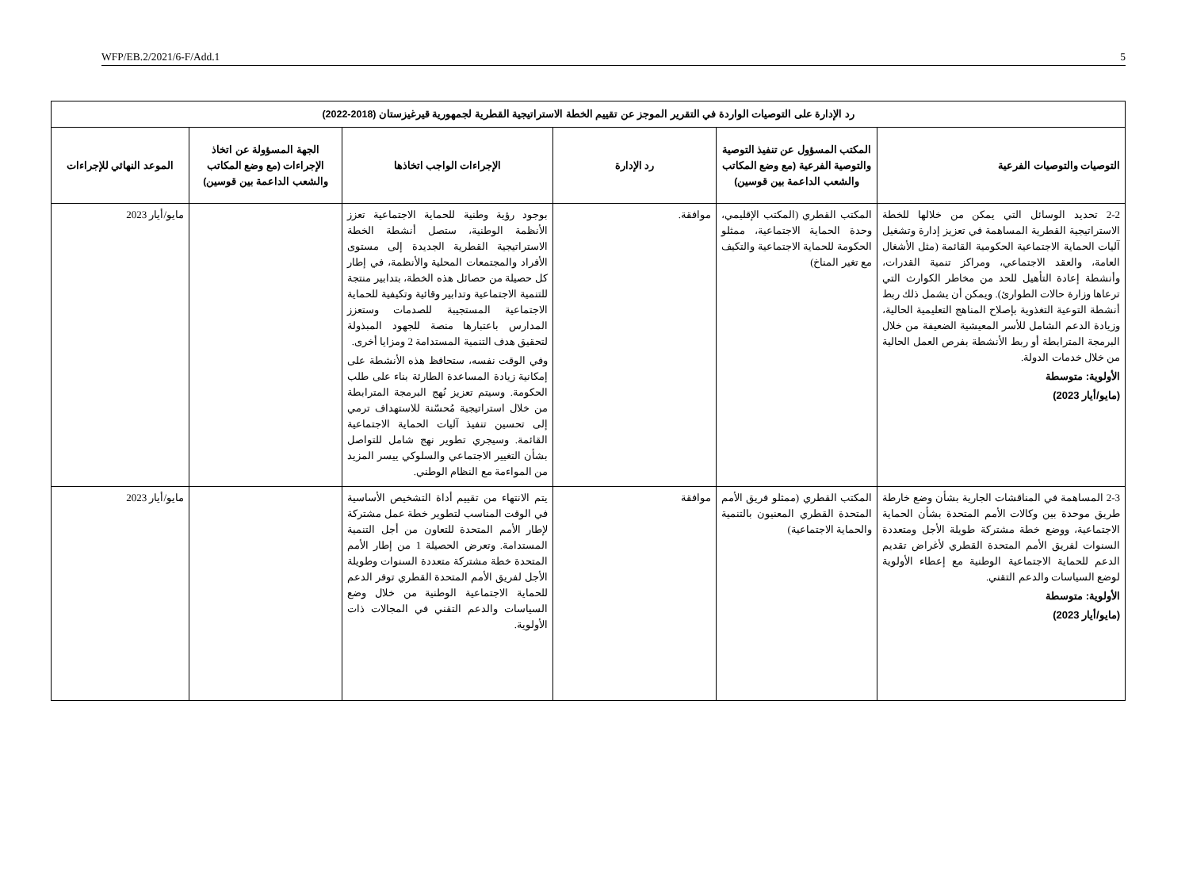WFP/EB.2/2021/6-F/Add.1 5
| رد الإدارة على التوصيات الواردة في التقرير الموجز عن تقييم الخطة الاستراتيجية القطرية لجمهورية قيرغيزستان (2018-2022) | | | | | |
| --- | --- | --- | --- | --- | --- |
| التوصيات والتوصيات الفرعية | المكتب المسؤول عن تنفيذ التوصية والتوصية الفرعية (مع وضع المكاتب والشعب الداعمة بين قوسين) | رد الإدارة | الإجراءات الواجب اتخاذها | الجهة المسؤولة عن اتخاذ الإجراءات (مع وضع المكاتب والشعب الداعمة بين قوسين) | الموعد النهائي للإجراءات |
| 2-2 تحديد الوسائل التي يمكن من خلالها للخطة الاستراتيجية القطرية المساهمة في تعزيز إدارة وتشغيل آليات الحماية الاجتماعية الحكومية القائمة (مثل الأشغال العامة، والعقد الاجتماعي، ومراكز تنمية القدرات، وأنشطة إعادة التأهيل للحد من مخاطر الكوارث التي ترعاها وزارة حالات الطوارئ). ويمكن أن يشمل ذلك ربط أنشطة التوعية التغذوية بإصلاح المناهج التعليمية الحالية، وزيادة الدعم الشامل للأسر المعيشية الضعيفة من خلال البرمجة المترابطة أو ربط الأنشطة بفرص العمل الحالية من خلال خدمات الدولة. الأولوية: متوسطة (مايو/أيار 2023) | المكتب القطري (المكتب الإقليمي، وحدة الحماية الاجتماعية، ممثلو الحكومة للحماية الاجتماعية والتكيف مع تغير المناخ) | موافقة. | بوجود رؤية وطنية للحماية الاجتماعية تعزز الأنظمة الوطنية، ستصل أنشطة الخطة الاستراتيجية القطرية الجديدة إلى مستوى الأفراد والمجتمعات المحلية والأنظمة، في إطار كل حصيلة من حصائل هذه الخطة، بتدابير منتجة للتنمية الاجتماعية وتدابير وقائية وتكيفية للحماية الاجتماعية المستجيبة للصدمات وستعزز المدارس باعتبارها منصة للجهود المبذولة لتحقيق هدف التنمية المستدامة 2 ومزايا أخرى. وفي الوقت نفسه، ستحافظ هذه الأنشطة على إمكانية زيادة المساعدة الطارئة بناء على طلب الحكومة. وسيتم تعزيز نُهج البرمجة المترابطة من خلال استراتيجية مُحسّنة للاستهداف ترمي إلى تحسين تنفيذ آليات الحماية الاجتماعية القائمة. وسيجري تطوير نهج شامل للتواصل بشأن التغيير الاجتماعي والسلوكي ييسر المزيد من المواءمة مع النظام الوطني. | | مايو/أيار 2023 |
| 2-3 المساهمة في المناقشات الجارية بشأن وضع خارطة طريق موحدة بين وكالات الأمم المتحدة بشأن الحماية الاجتماعية، ووضع خطة مشتركة طويلة الأجل ومتعددة السنوات لفريق الأمم المتحدة القطري لأغراض تقديم الدعم للحماية الاجتماعية الوطنية مع إعطاء الأولوية لوضع السياسات والدعم التقني. الأولوية: متوسطة (مايو/أيار 2023) | المكتب القطري (ممثلو فريق الأمم المتحدة القطري المعنيون بالتنمية والحماية الاجتماعية) | موافقة | يتم الانتهاء من تقييم أداة التشخيص الأساسية في الوقت المناسب لتطوير خطة عمل مشتركة لإطار الأمم المتحدة للتعاون من أجل التنمية المستدامة. وتعرض الحصيلة 1 من إطار الأمم المتحدة خطة مشتركة متعددة السنوات وطويلة الأجل لفريق الأمم المتحدة القطري توفر الدعم للحماية الاجتماعية الوطنية من خلال وضع السياسات والدعم التقني في المجالات ذات الأولوية. | | مايو/أيار 2023 |